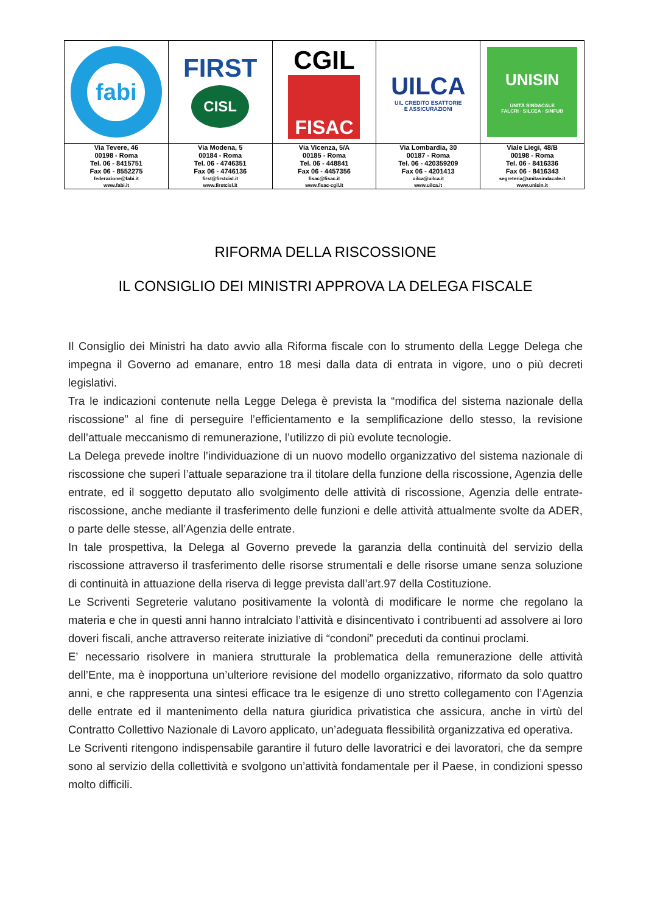| fabi | FIRST CISL | CGIL FISAC | UILCA UIL CREDITO ESATTORIE E ASSICURAZIONI | UNISIN UNITÀ SINDACALE FALCRI · SILCEA · SINFUB |
| Via Tevere, 46 00198 - Roma Tel. 06 - 8415751 Fax 06 - 8552275 federazione@fabi.it www.fabi.it | Via Modena, 5 00184 - Roma Tel. 06 - 4746351 Fax 06 - 4746136 first@firstcisl.it www.firstcisl.it | Via Vicenza, 5/A 00185 - Roma Tel. 06 - 448841 Fax 06 - 4457356 fisac@fisac.it www.fisac-cgil.it | Via Lombardia, 30 00187 - Roma Tel. 06 - 420359209 Fax 06 - 4201413 uilca@uilca.it www.uilca.it | Viale Liegi, 48/B 00198 - Roma Tel. 06 - 8416336 Fax 06 - 8416343 segreteria@unitasindacale.it www.unisin.it |
RIFORMA DELLA RISCOSSIONE
IL CONSIGLIO DEI MINISTRI APPROVA LA DELEGA FISCALE
Il Consiglio dei Ministri ha dato avvio alla Riforma fiscale con lo strumento della Legge Delega che impegna il Governo ad emanare, entro 18 mesi dalla data di entrata in vigore, uno o più decreti legislativi.
Tra le indicazioni contenute nella Legge Delega è prevista la “modifica del sistema nazionale della riscossione” al fine di perseguire l’efficientamento e la semplificazione dello stesso, la revisione dell’attuale meccanismo di remunerazione, l’utilizzo di più evolute tecnologie.
La Delega prevede inoltre l’individuazione di un nuovo modello organizzativo del sistema nazionale di riscossione che superi l’attuale separazione tra il titolare della funzione della riscossione, Agenzia delle entrate, ed il soggetto deputato allo svolgimento delle attività di riscossione, Agenzia delle entrate-riscossione, anche mediante il trasferimento delle funzioni e delle attività attualmente svolte da ADER, o parte delle stesse, all’Agenzia delle entrate.
In tale prospettiva, la Delega al Governo prevede la garanzia della continuità del servizio della riscossione attraverso il trasferimento delle risorse strumentali e delle risorse umane senza soluzione di continuità in attuazione della riserva di legge prevista dall’art.97 della Costituzione.
Le Scriventi Segreterie valutano positivamente la volontà di modificare le norme che regolano la materia e che in questi anni hanno intralciato l’attività e disincentivato i contribuenti ad assolvere ai loro doveri fiscali, anche attraverso reiterate iniziative di “condoni” preceduti da continui proclami.
E’ necessario risolvere in maniera strutturale la problematica della remunerazione delle attività dell’Ente, ma è inopportuna un’ulteriore revisione del modello organizzativo, riformato da solo quattro anni, e che rappresenta una sintesi efficace tra le esigenze di uno stretto collegamento con l’Agenzia delle entrate ed il mantenimento della natura giuridica privatistica che assicura, anche in virtù del Contratto Collettivo Nazionale di Lavoro applicato, un’adeguata flessibilità organizzativa ed operativa.
Le Scriventi ritengono indispensabile garantire il futuro delle lavoratrici e dei lavoratori, che da sempre sono al servizio della collettività e svolgono un’attività fondamentale per il Paese, in condizioni spesso molto difficili.